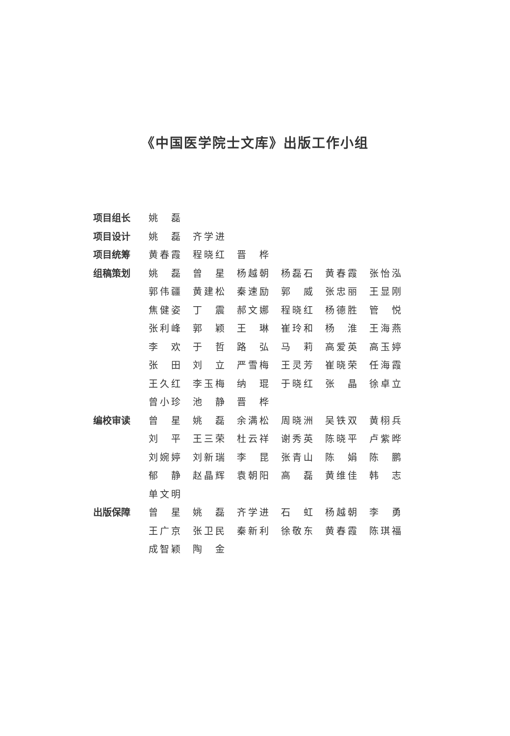《中国医学院士文库》出版工作小组
| 项目组长 | 姚 磊 | | | | | |
| 项目设计 | 姚 磊 | 齐学进 | | | | |
| 项目统筹 | 黄春霞 | 程晓红 | 晋 桦 | | | |
| 组稿策划 | 姚 磊 | 曾 星 | 杨越朝 | 杨磊石 | 黄春霞 | 张怡泓 |
| | 郭伟疆 | 黄建松 | 秦速励 | 郭 威 | 张忠丽 | 王显刚 |
| | 焦健姿 | 丁 震 | 郝文娜 | 程晓红 | 杨德胜 | 管 悦 |
| | 张利峰 | 郭 颖 | 王 琳 | 崔玲和 | 杨 淮 | 王海燕 |
| | 李 欢 | 于 哲 | 路 弘 | 马 莉 | 高爱英 | 高玉婷 |
| | 张 田 | 刘 立 | 严雪梅 | 王灵芳 | 崔晓荣 | 任海霞 |
| | 王久红 | 李玉梅 | 纳 琨 | 于晓红 | 张 晶 | 徐卓立 |
| | 曾小珍 | 池 静 | 晋 桦 | | | |
| 编校审读 | 曾 星 | 姚 磊 | 余满松 | 周晓洲 | 吴铁双 | 黄栩兵 |
| | 刘 平 | 王三荣 | 杜云祥 | 谢秀英 | 陈晓平 | 卢紫晔 |
| | 刘婉婷 | 刘新瑞 | 李 昆 | 张青山 | 陈 娟 | 陈 鹏 |
| | 郁 静 | 赵晶辉 | 袁朝阳 | 高 磊 | 黄维佳 | 韩 志 |
| | 单文明 | | | | | |
| 出版保障 | 曾 星 | 姚 磊 | 齐学进 | 石 虹 | 杨越朝 | 李 勇 |
| | 王广京 | 张卫民 | 秦新利 | 徐敬东 | 黄春霞 | 陈琪福 |
| | 成智颖 | 陶 金 | | | | |